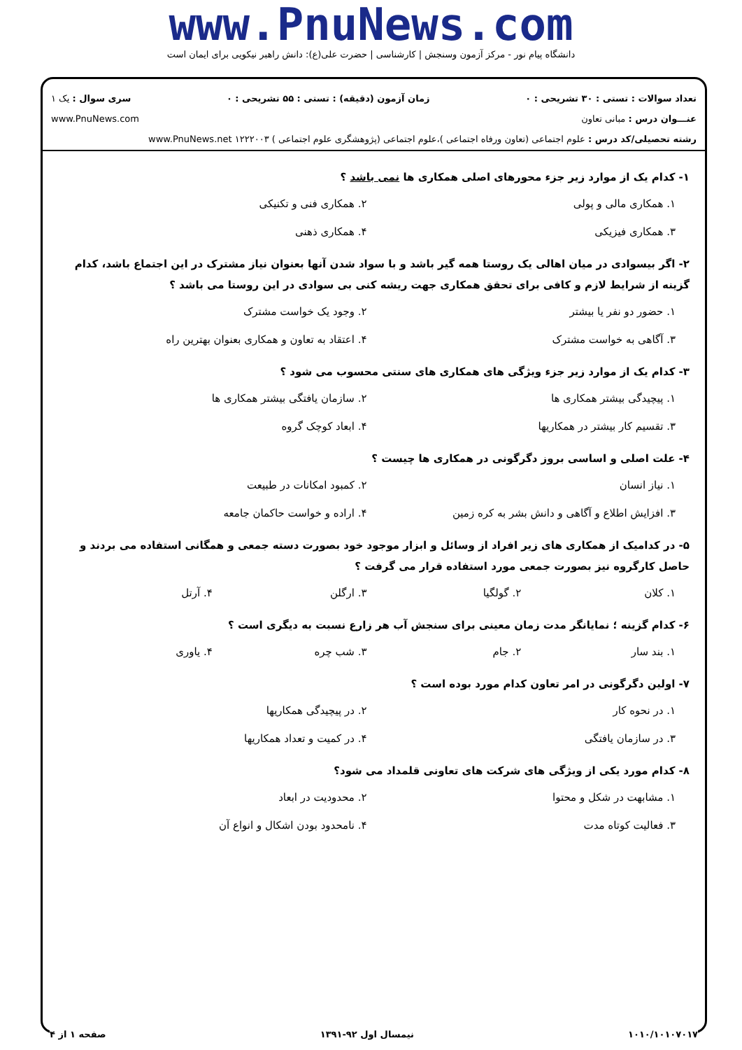www.PnuNews.com
دانشگاه پیام نور - مرکز آزمون وسنجش | کارشناسی | حضرت علی(ع): دانش راهبر نیکویی برای ایمان است
تعداد سوالات : تستی : ۳۰ تشریحی : ۰ زمان آزمون (دقیقه) : تستی : ۵۵ تشریحی : ۰ سری سوال : یک ۱
عنـــوان درس : مبانی تعاون www.PnuNews.com
رشته تحصیلی/کد درس : علوم اجتماعی (تعاون ورفاه اجتماعی )،علوم اجتماعی (پژوهشگری علوم اجتماعی ) ۱۲۲۲۰۰۳ www.PnuNews.net
۱- کدام یک از موارد زیر جزء محورهای اصلی همکاری ها نمی باشد ؟
۱. همکاری مالی و پولی ۲. همکاری فنی و تکنیکی ۳. همکاری فیزیکی ۴. همکاری ذهنی
۲- اگر بیسوادی در میان اهالی یک روستا همه گیر باشد و با سواد شدن آنها بعنوان نیاز مشترک در این اجتماع باشد، کدام گزینه از شرایط لازم و کافی برای تحقق همکاری جهت ریشه کنی بی سوادی در این روستا می باشد ؟
۱. حضور دو نفر یا بیشتر ۲. وجود یک خواست مشترک ۳. آگاهی به خواست مشترک ۴. اعتقاد به تعاون و همکاری بعنوان بهترین راه
۳- کدام یک از موارد زیر جزء ویژگی های همکاری های سنتی محسوب می شود ؟
۱. پیچیدگی بیشتر همکاری ها ۲. سازمان یافتگی بیشتر همکاری ها ۳. تقسیم کار بیشتر در همکاریها ۴. ابعاد کوچک گروه
۴- علت اصلی و اساسی بروز دگرگونی در همکاری ها چیست ؟
۱. نیاز انسان ۲. کمبود امکانات در طبیعت ۳. افزایش اطلاع و آگاهی و دانش بشر به کره زمین ۴. اراده و خواست حاکمان جامعه
۵- در کدامیک از همکاری های زیر افراد از وسائل و ابزار موجود خود بصورت دسته جمعی و همگانی استفاده می بردند و حاصل کارگروه نیز بصورت جمعی مورد استفاده قرار می گرفت ؟
۱. کلان ۲. گولگیا ۳. ارگلن ۴. آرتل
۶- کدام گزینه ؛ نمایانگر مدت زمان معینی برای سنجش آب هر زارع نسبت به دیگری است ؟
۱. بند سار ۲. جام ۳. شب چره ۴. یاوری
۷- اولین دگرگونی در امر تعاون کدام مورد بوده است ؟
۱. در نحوه کار ۲. در پیچیدگی همکاریها ۳. در سازمان یافتگی ۴. در کمیت و تعداد همکاریها
۸- کدام مورد یکی از ویژگی های شرکت های تعاونی قلمداد می شود؟
۱. مشابهت در شکل و محتوا ۲. محدودیت در ابعاد ۳. فعالیت کوتاه مدت ۴. نامحدود بودن اشکال و انواع آن
۱۰۱۰/۱۰۱۰۷۰۱۷ نیمسال اول ۹۲-۱۳۹۱ صفحه ۱ از ۴